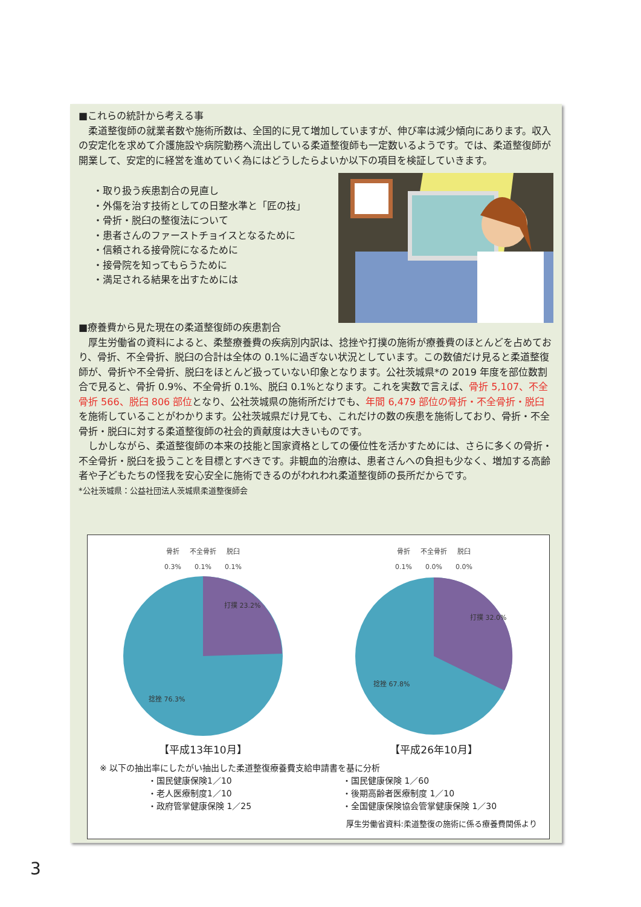■これらの統計から考える事
　柔道整復師の就業者数や施術所数は、全国的に見て増加していますが、伸び率は減少傾向にあります。収入の安定化を求めて介護施設や病院勤務へ流出している柔道整復師も一定数いるようです。では、柔道整復師が開業して、安定的に経営を進めていく為にはどうしたらよいか以下の項目を検証していきます。
・取り扱う疾患割合の見直し
・外傷を治す技術としての日整水準と「匠の技」
・骨折・脱臼の整復法について
・患者さんのファーストチョイスとなるために
・信頼される接骨院になるために
・接骨院を知ってもらうために
・満足される結果を出すためには
■療養費から見た現在の柔道整復師の疾患割合
　厚生労働省の資料によると、柔整療養費の疾病別内訳は、捻挫や打撲の施術が療養費のほとんどを占めており、骨折、不全骨折、脱臼の合計は全体の 0.1%に過ぎない状況としています。この数値だけ見ると柔道整復師が、骨折や不全骨折、脱臼をほとんど扱っていない印象となります。公社茨城県*の 2019 年度を部位数割合で見ると、骨折 0.9%、不全骨折 0.1%、脱臼 0.1%となります。これを実数で言えば、骨折 5,107、不全骨折 566、脱臼 806 部位となり、公社茨城県の施術所だけでも、年間 6,479 部位の骨折・不全骨折・脱臼を施術していることがわかります。公社茨城県だけ見ても、これだけの数の疾患を施術しており、骨折・不全骨折・脱臼に対する柔道整復師の社会的貢献度は大きいものです。
　しかしながら、柔道整復師の本来の技能と国家資格としての優位性を活かすためには、さらに多くの骨折・不全骨折・脱臼を扱うことを目標とすべきです。非観血的治療は、患者さんへの負担も少なく、増加する高齢者や子どもたちの怪我を安心安全に施術できるのがわれわれ柔道整復師の長所だからです。
*公社茨城県：公益社団法人茨城県柔道整復師会
骨折
0.3% 不全骨折
0.1% 脱臼
0.1%
打撲 23.2%
捻挫 76.3%
【平成13年10月】
骨折
0.1% 不全骨折
0.0% 脱臼
0.0%
打撲 32.0%
捻挫 67.8%
【平成26年10月】
※ 以下の抽出率にしたがい抽出した柔道整復療養費支給申請書を基に分析
・国民健康保険1／10
・老人医療制度1／10
・政府管掌健康保険 1／25
・国民健康保険 1／60
・後期高齢者医療制度 1／10
・全国健康保険協会管掌健康保険 1／30
厚生労働省資料:柔道整復の施術に係る療養費関係より
3